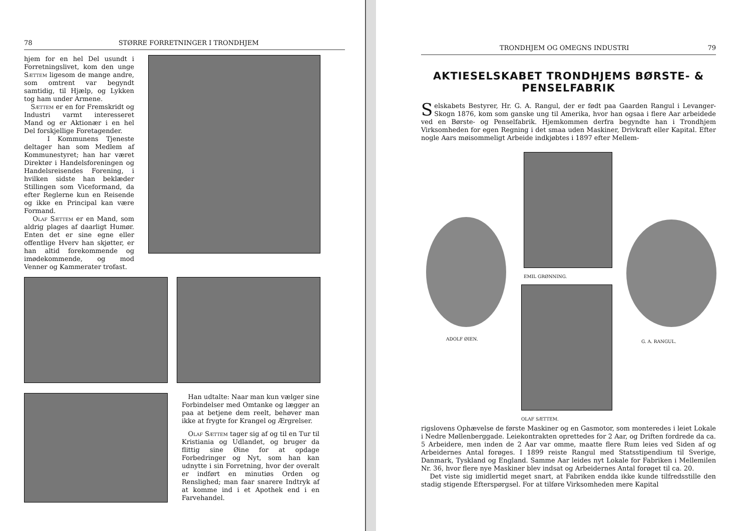78 STØRRE FORRETNINGER I TRONDHJEM
hjem for en hel Del usundt i Forretningslivet, kom den unge Sættem ligesom de mange andre, som omtrent var begyndt samtidig, til Hjælp, og Lykken tog ham under Armene.
Sættem er en for Fremskridt og Industri varmt interesseret Mand og er Aktionær i en hel Del forskjellige Foretagender.
I Kommunens Tjeneste deltager han som Medlem af Kommunestyret; han har været Direktør i Handelsforeningen og Handelsreisendes Forening, i hvilken sidste han beklæder Stillingen som Viceformand, da efter Reglerne kun en Reisende og ikke en Principal kan være Formand.
Olaf Sættem er en Mand, som aldrig plages af daarligt Humør. Enten det er sine egne eller offentlige Hverv han skjøtter, er han altid forekommende og imødekommende, og mod Venner og Kammerater trofast.
Han udtalte: Naar man kun vælger sine Forbindelser med Omtanke og lægger an paa at betjene dem reelt, behøver man ikke at frygte for Krangel og Ærgrelser.
Olaf Sættem tager sig af og til en Tur til Kristiania og Udlandet, og bruger da flittig sine Øine for at opdage Forbedringer og Nyt, som han kan udnytte i sin Forretning, hvor der overalt er indført en minutiøs Orden og Renslighed; man faar snarere Indtryk af at komme ind i et Apothek end i en Farvehandel.
TRONDHJEM OG OMEGNS INDUSTRI 79
AKTIESELSKABET TRONDHJEMS BØRSTE- & PENSELFABRIK
Selskabets Bestyrer, Hr. G. A. Rangul, der er født paa Gaarden Rangul i Levanger-Skogn 1876, kom som ganske ung til Amerika, hvor han ogsaa i flere Aar arbeidede ved en Børste- og Penselfabrik. Hjemkommen derfra begyndte han i Trondhjem Virksomheden for egen Regning i det smaa uden Maskiner, Drivkraft eller Kapital. Efter nogle Aars møisommeligt Arbeide indkjøbtes i 1897 efter Mellem-
EMIL GRØNNING.
ADOLF ØIEN. G. A. RANGUL.
OLAF SÆTTEM.
rigslovens Ophævelse de første Maskiner og en Gasmotor, som monteredes i leiet Lokale i Nedre Møllenberggade. Leiekontrakten oprettedes for 2 Aar, og Driften fordrede da ca. 5 Arbeidere, men inden de 2 Aar var omme, maatte flere Rum leies ved Siden af og Arbeidernes Antal forøges. I 1899 reiste Rangul med Statsstipendium til Sverige, Danmark, Tyskland og England. Samme Aar leides nyt Lokale for Fabriken i Mellemilen Nr. 36, hvor flere nye Maskiner blev indsat og Arbeidernes Antal forøget til ca. 20.
Det viste sig imidlertid meget snart, at Fabriken endda ikke kunde tilfredsstille den stadig stigende Efterspørgsel. For at tilføre Virksomheden mere Kapital